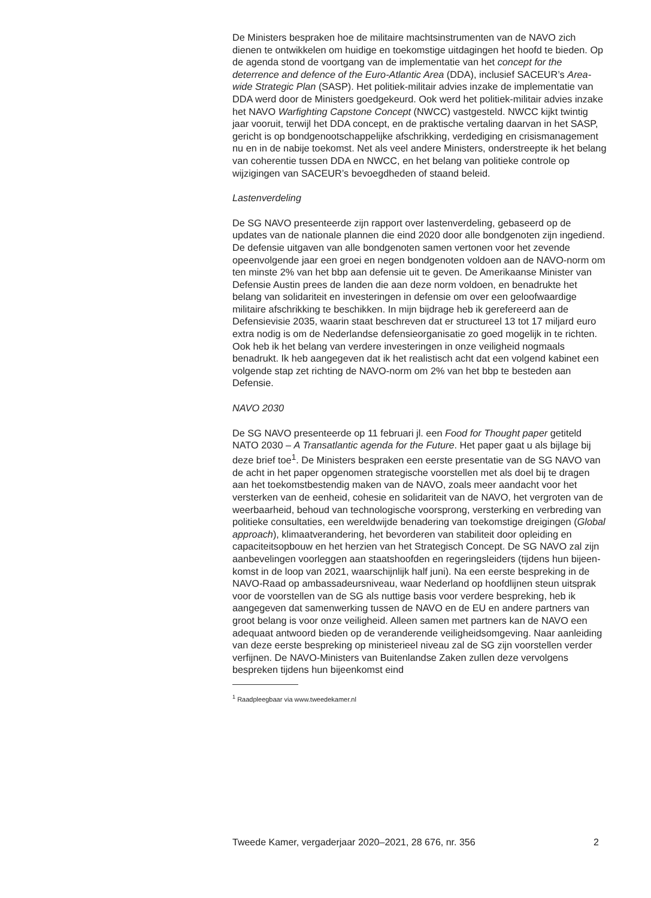De Ministers bespraken hoe de militaire machtsinstrumenten van de NAVO zich dienen te ontwikkelen om huidige en toekomstige uitdagingen het hoofd te bieden. Op de agenda stond de voortgang van de implemen­tatie van het concept for the deterrence and defence of the Euro-Atlantic Area (DDA), inclusief SACEUR’s Area-wide Strategic Plan (SASP). Het politiek-militair advies inzake de implementatie van DDA werd door de Ministers goedgekeurd. Ook werd het politiek-militair advies inzake het NAVO Warfighting Capstone Concept (NWCC) vastgesteld. NWCC kijkt twintig jaar vooruit, terwijl het DDA concept, en de praktische vertaling daarvan in het SASP, gericht is op bondgenootschappelijke afschrikking, verdediging en crisismanagement nu en in de nabije toekomst. Net als veel andere Ministers, onderstreepte ik het belang van coherentie tussen DDA en NWCC, en het belang van politieke controle op wijzigingen van SACEUR’s bevoegdheden of staand beleid.
Lastenverdeling
De SG NAVO presenteerde zijn rapport over lastenverdeling, gebaseerd op de updates van de nationale plannen die eind 2020 door alle bondge­noten zijn ingediend. De defensie uitgaven van alle bondgenoten samen vertonen voor het zevende opeenvolgende jaar een groei en negen bondgenoten voldoen aan de NAVO-norm om ten minste 2% van het bbp aan defensie uit te geven. De Amerikaanse Minister van Defensie Austin prees de landen die aan deze norm voldoen, en benadrukte het belang van solidariteit en investeringen in defensie om over een geloofwaardige militaire afschrikking te beschikken. In mijn bijdrage heb ik gerefereerd aan de Defensievisie 2035, waarin staat beschreven dat er structureel 13 tot 17 miljard euro extra nodig is om de Nederlandse defensieorganisatie zo goed mogelijk in te richten. Ook heb ik het belang van verdere investeringen in onze veiligheid nogmaals benadrukt. Ik heb aangegeven dat ik het realistisch acht dat een volgend kabinet een volgende stap zet richting de NAVO-norm om 2% van het bbp te besteden aan Defensie.
NAVO 2030
De SG NAVO presenteerde op 11 februari jl. een Food for Thought paper getiteld NATO 2030 – A Transatlantic agenda for the Future. Het paper gaat u als bijlage bij deze brief toe<sup>1</sup>. De Ministers bespraken een eerste presentatie van de SG NAVO van de acht in het paper opgenomen strategische voorstellen met als doel bij te dragen aan het toekomstbe­stendig maken van de NAVO, zoals meer aandacht voor het versterken van de eenheid, cohesie en solidariteit van de NAVO, het vergroten van de weerbaarheid, behoud van technologische voorsprong, versterking en verbreding van politieke consultaties, een wereldwijde benadering van toekomstige dreigingen (Global approach), klimaatverandering, het bevorderen van stabiliteit door opleiding en capaciteitsopbouw en het herzien van het Strategisch Concept. De SG NAVO zal zijn aanbevelingen voorleggen aan staatshoofden en regeringsleiders (tijdens hun bijeen­komst in de loop van 2021, waarschijnlijk half juni). Na een eerste bespreking in de NAVO-Raad op ambassadeursniveau, waar Nederland op hoofdlijnen steun uitsprak voor de voorstellen van de SG als nuttige basis voor verdere bespreking, heb ik aangegeven dat samenwerking tussen de NAVO en de EU en andere partners van groot belang is voor onze veiligheid. Alleen samen met partners kan de NAVO een adequaat antwoord bieden op de veranderende veiligheidsomgeving. Naar aanleiding van deze eerste bespreking op ministerieel niveau zal de SG zijn voorstellen verder verfijnen. De NAVO-Ministers van Buitenlandse Zaken zullen deze vervolgens bespreken tijdens hun bijeenkomst eind
<sup>1</sup> Raadpleegbaar via www.tweedekamer.nl
Tweede Kamer, vergaderjaar 2020–2021, 28 676, nr. 356 2